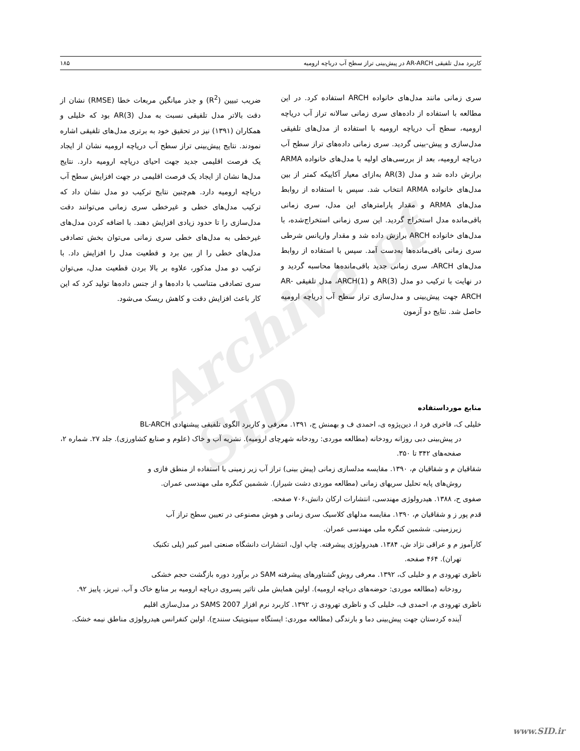Archive of SID
کاربرد مدل تلفیقی AR-ARCH در پیش‌بینی تراز سطح آب دریاچه ارومیه ۱۸۵
سری زمانی مانند مدل‌های خانواده ARCH استفاده کرد. در این مطالعه با استفاده از داده‌های سری زمانی سالانه تراز آب دریاچه ارومیه، سطح آب دریاچه ارومیه با استفاده از مدل‌های تلفیقی مدل‌سازی و پیش-بینی گردید. سری زمانی داده‌های تراز سطح آب دریاچه ارومیه، بعد از بررسی‌های اولیه با مدل‌های خانواده ARMA برازش داده شد و مدل AR(3) به‌ازای معیار آکاییکه کمتر از بین مدل‌های خانواده ARMA انتخاب شد. سپس با استفاده از روابط مدل‌های ARMA و مقدار پارامترهای این مدل، سری زمانی باقی‌مانده مدل استخراج گردید. این سری زمانی استخراج‌شده، با مدل‌های خانواده ARCH برازش داده شد و مقدار واریانس شرطی سری زمانی باقی‌مانده‌ها به‌دست آمد. سپس با استفاده از روابط مدل‌های ARCH، سری زمانی جدید باقی‌مانده‌ها محاسبه گردید و در نهایت با ترکیب دو مدل AR(3) و ARCH(1)، مدل تلفیقی AR-ARCH جهت پیش‌بینی و مدل‌سازی تراز سطح آب دریاچه ارومیه حاصل شد. نتایج دو آزمون
ضریب تبیین (R<sup>2</sup>) و جذر میانگین مربعات خطا (RMSE) نشان از دقت بالاتر مدل تلفیقی نسبت به مدل AR(3) بود که خلیلی و همکاران (۱۳۹۱) نیز در تحقیق خود به برتری مدل‌های تلفیقی اشاره نمودند. نتایج پیش‌بینی تراز سطح آب دریاچه ارومیه نشان از ایجاد یک فرصت اقلیمی جدید جهت احیای دریاچه ارومیه دارد. نتایج مدل‌ها نشان از ایجاد یک فرصت اقلیمی در جهت افزایش سطح آب دریاچه ارومیه دارد. هم‌چنین نتایج ترکیب دو مدل نشان داد که ترکیب مدل‌های خطی و غیرخطی سری زمانی می‌توانند دقت مدل‌سازی را تا حدود زیادی افزایش دهند. با اضافه کردن مدل‌های غیرخطی به مدل‌های خطی سری زمانی می‌توان بخش تصادفی مدل‌های خطی را از بین برد و قطعیت مدل را افزایش داد. با ترکیب دو مدل مذکور، علاوه بر بالا بردن قطعیت مدل، می‌توان سری تصادفی متناسب با داده‌ها و از جنس داده‌ها تولید کرد که این کار باعث افزایش دقت و کاهش ریسک می‌شود.
منابع مورداستفاده
خلیلی ک، فاخری فرد ا، دین‌پژوه ی، احمدی ف و بهمنش ج، ۱۳۹۱. معرفی و کاربرد الگوی تلفیقی پیشنهادی BL-ARCH
در پیش‌بینی دبی روزانه رودخانه (مطالعه موردی: رودخانه شهرچای ارومیه). نشریه آب و خاک (علوم و صنایع کشاورزی). جلد ۲۷. شماره ۲، صفحه‌های ۳۴۲ تا ۳۵۰.
شقاقیان م و شقاقیان م، ۱۳۹۰. مقایسه مدلسازی زمانی (پیش بینی) تراز آب زیر زمینی با استفاده از منطق فازی و
روش‌های پایه تحلیل سریهای زمانی (مطالعه موردی دشت شیراز). ششمین کنگره ملی مهندسی عمران.
صفوی ح، ۱۳۸۸. هیدرولوژی مهندسی، انتشارات ارکان دانش،۷۰۶ صفحه.
قدم پور ز و شقاقیان م، ۱۳۹۰. مقایسه مدلهای کلاسیک سری زمانی و هوش مصنوعی در تعیین سطح تراز آب
زیرزمینی. ششمین کنگره ملی مهندسی عمران.
کارآموز م و عراقی نژاد ش، ۱۳۸۴. هیدرولوژی پیشرفته. چاپ اول، انتشارات دانشگاه صنعتی امیر کبیر (پلی تکنیک
تهران). ۴۶۴ صفحه.
ناظری تهرودی م و خلیلی ک، ۱۳۹۲. معرفی روش گشتاورهای پیشرفته SAM در برآورد دوره بازگشت حجم خشکی
رودخانه (مطالعه موردی: حوضه‌های دریاچه ارومیه). اولین همایش ملی تاثیر پسروی دریاچه ارومیه بر منابع خاک و آب. تبریز، پاییز ۹۲.
ناظری تهرودی م، احمدی ف، خلیلی ک و ناظری تهرودی ز، ۱۳۹۲. کاربرد نرم افزار SAMS 2007 در مدل‌سازی اقلیم
آینده کردستان جهت پیش‌بینی دما و بارندگی (مطالعه موردی: ایستگاه سینوپتیک سنندج). اولین کنفرانس هیدرولوژی مناطق نیمه خشک.
www.SID.ir